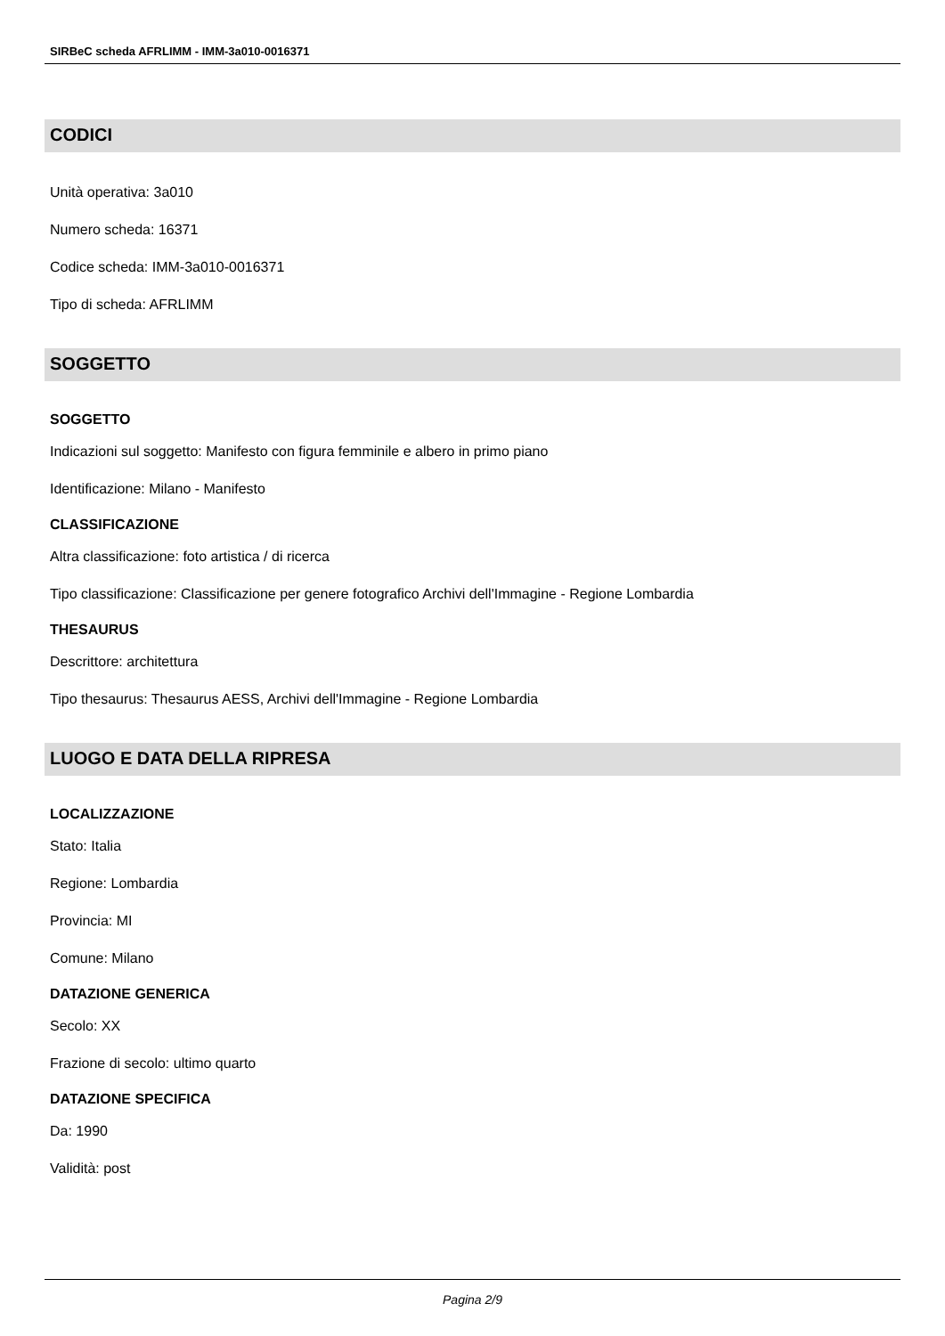SIRBeC scheda AFRLIMM - IMM-3a010-0016371
CODICI
Unità operativa: 3a010
Numero scheda: 16371
Codice scheda: IMM-3a010-0016371
Tipo di scheda: AFRLIMM
SOGGETTO
SOGGETTO
Indicazioni sul soggetto: Manifesto con figura femminile e albero in primo piano
Identificazione: Milano - Manifesto
CLASSIFICAZIONE
Altra classificazione: foto artistica / di ricerca
Tipo classificazione: Classificazione per genere fotografico Archivi dell'Immagine - Regione Lombardia
THESAURUS
Descrittore: architettura
Tipo thesaurus: Thesaurus AESS, Archivi dell'Immagine - Regione Lombardia
LUOGO E DATA DELLA RIPRESA
LOCALIZZAZIONE
Stato: Italia
Regione: Lombardia
Provincia: MI
Comune: Milano
DATAZIONE GENERICA
Secolo: XX
Frazione di secolo: ultimo quarto
DATAZIONE SPECIFICA
Da: 1990
Validità: post
Pagina 2/9